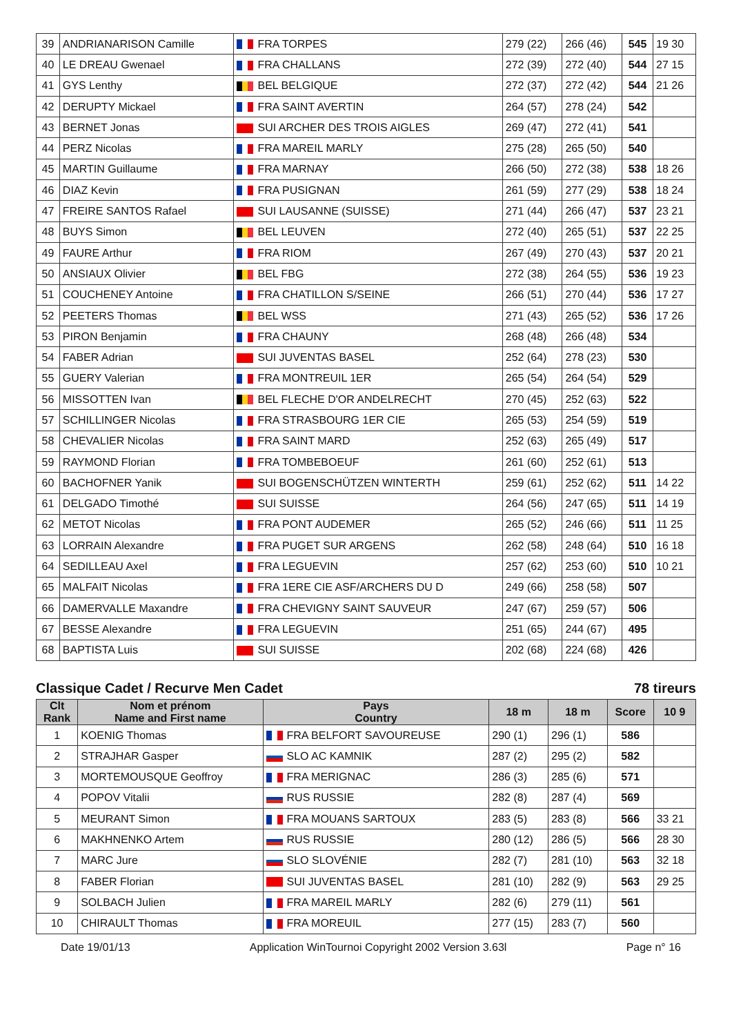| 39 | ANDRIANARISON Camille | FRA TORPES | 279 (22) | 266 (46) | 545 | 19 30 |
| 40 | LE DREAU Gwenael | FRA CHALLANS | 272 (39) | 272 (40) | 544 | 27 15 |
| 41 | GYS Lenthy | BEL BELGIQUE | 272 (37) | 272 (42) | 544 | 21 26 |
| 42 | DERUPTY Mickael | FRA SAINT AVERTIN | 264 (57) | 278 (24) | 542 | |
| 43 | BERNET Jonas | SUI ARCHER DES TROIS AIGLES | 269 (47) | 272 (41) | 541 | |
| 44 | PERZ Nicolas | FRA MAREIL MARLY | 275 (28) | 265 (50) | 540 | |
| 45 | MARTIN Guillaume | FRA MARNAY | 266 (50) | 272 (38) | 538 | 18 26 |
| 46 | DIAZ Kevin | FRA PUSIGNAN | 261 (59) | 277 (29) | 538 | 18 24 |
| 47 | FREIRE SANTOS Rafael | SUI LAUSANNE (SUISSE) | 271 (44) | 266 (47) | 537 | 23 21 |
| 48 | BUYS Simon | BEL LEUVEN | 272 (40) | 265 (51) | 537 | 22 25 |
| 49 | FAURE Arthur | FRA RIOM | 267 (49) | 270 (43) | 537 | 20 21 |
| 50 | ANSIAUX Olivier | BEL FBG | 272 (38) | 264 (55) | 536 | 19 23 |
| 51 | COUCHENEY Antoine | FRA CHATILLON S/SEINE | 266 (51) | 270 (44) | 536 | 17 27 |
| 52 | PEETERS Thomas | BEL WSS | 271 (43) | 265 (52) | 536 | 17 26 |
| 53 | PIRON Benjamin | FRA CHAUNY | 268 (48) | 266 (48) | 534 | |
| 54 | FABER Adrian | SUI JUVENTAS BASEL | 252 (64) | 278 (23) | 530 | |
| 55 | GUERY Valerian | FRA MONTREUIL 1ER | 265 (54) | 264 (54) | 529 | |
| 56 | MISSOTTEN Ivan | BEL FLECHE D'OR ANDELRECHT | 270 (45) | 252 (63) | 522 | |
| 57 | SCHILLINGER Nicolas | FRA STRASBOURG 1ER CIE | 265 (53) | 254 (59) | 519 | |
| 58 | CHEVALIER Nicolas | FRA SAINT MARD | 252 (63) | 265 (49) | 517 | |
| 59 | RAYMOND Florian | FRA TOMBEBOEUF | 261 (60) | 252 (61) | 513 | |
| 60 | BACHOFNER Yanik | SUI BOGENSCHÜTZEN WINTERTH | 259 (61) | 252 (62) | 511 | 14 22 |
| 61 | DELGADO Timothé | SUI SUISSE | 264 (56) | 247 (65) | 511 | 14 19 |
| 62 | METOT Nicolas | FRA PONT AUDEMER | 265 (52) | 246 (66) | 511 | 11 25 |
| 63 | LORRAIN Alexandre | FRA PUGET SUR ARGENS | 262 (58) | 248 (64) | 510 | 16 18 |
| 64 | SEDILLEAU Axel | FRA LEGUEVIN | 257 (62) | 253 (60) | 510 | 10 21 |
| 65 | MALFAIT Nicolas | FRA 1ERE CIE ASF/ARCHERS DU D | 249 (66) | 258 (58) | 507 | |
| 66 | DAMERVALLE Maxandre | FRA CHEVIGNY SAINT SAUVEUR | 247 (67) | 259 (57) | 506 | |
| 67 | BESSE Alexandre | FRA LEGUEVIN | 251 (65) | 244 (67) | 495 | |
| 68 | BAPTISTA Luis | SUI SUISSE | 202 (68) | 224 (68) | 426 | |
Classique Cadet / Recurve Men Cadet 78 tireurs
| Clt Rank | Nom et prénom Name and First name | Pays Country | 18 m | 18 m | Score | 10 9 |
| --- | --- | --- | --- | --- | --- | --- |
| 1 | KOENIG Thomas | FRA BELFORT SAVOUREUSE | 290 (1) | 296 (1) | 586 | |
| 2 | STRAJHAR Gasper | SLO AC KAMNIK | 287 (2) | 295 (2) | 582 | |
| 3 | MORTEMOUSQUE Geoffroy | FRA MERIGNAC | 286 (3) | 285 (6) | 571 | |
| 4 | POPOV Vitalii | RUS RUSSIE | 282 (8) | 287 (4) | 569 | |
| 5 | MEURANT Simon | FRA MOUANS SARTOUX | 283 (5) | 283 (8) | 566 | 33 21 |
| 6 | MAKHNENKO Artem | RUS RUSSIE | 280 (12) | 286 (5) | 566 | 28 30 |
| 7 | MARC Jure | SLO SLOVÉNIE | 282 (7) | 281 (10) | 563 | 32 18 |
| 8 | FABER Florian | SUI JUVENTAS BASEL | 281 (10) | 282 (9) | 563 | 29 25 |
| 9 | SOLBACH Julien | FRA MAREIL MARLY | 282 (6) | 279 (11) | 561 | |
| 10 | CHIRAULT Thomas | FRA MOREUIL | 277 (15) | 283 (7) | 560 | |
Date 19/01/13 Application WinTournoi Copyright 2002 Version 3.63l Page n° 16